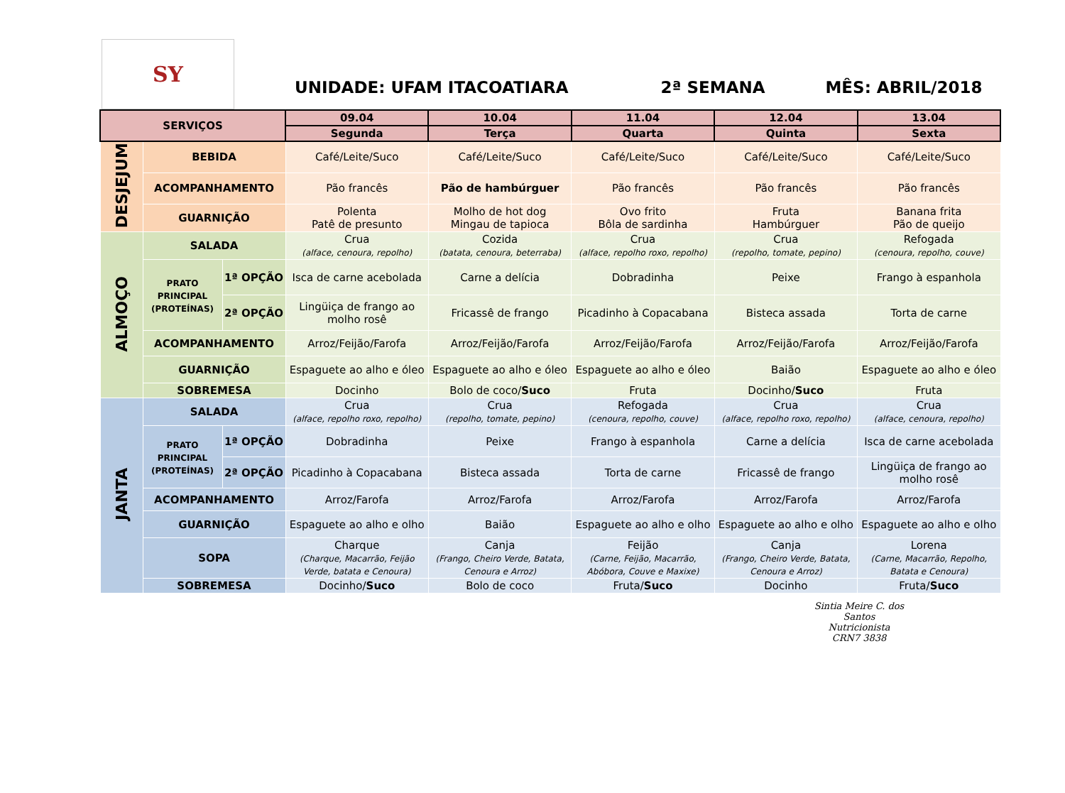SY
UNIDADE: UFAM ITACOATIARA
2ª SEMANA
MÊS: ABRIL/2018
| SERVIÇOS | | | 09.04 | 10.04 | 11.04 | 12.04 | 13.04 |
| --- | --- | --- | --- | --- | --- | --- | --- |
| | | | Segunda | Terça | Quarta | Quinta | Sexta |
| DESJEJUM | BEBIDA | | Café/Leite/Suco | Café/Leite/Suco | Café/Leite/Suco | Café/Leite/Suco | Café/Leite/Suco |
| | ACOMPANHAMENTO | | Pão francês | Pão de hambúrguer | Pão francês | Pão francês | Pão francês |
| | GUARNIÇÃO | | Polenta Patê de presunto | Molho de hot dog Mingau de tapioca | Ovo frito Bôla de sardinha | Fruta Hambúrguer | Banana frita Pão de queijo |
| ALMOÇO | SALADA | | Crua (alface, cenoura, repolho) | Cozida (batata, cenoura, beterraba) | Crua (alface, repolho roxo, repolho) | Crua (repolho, tomate, pepino) | Refogada (cenoura, repolho, couve) |
| | PRATO PRINCIPAL (PROTEÍNAS) | 1ª OPÇÃO | Isca de carne acebolada | Carne a delícia | Dobradinha | Peixe | Frango à espanhola |
| | | 2ª OPÇÃO | Lingüiça de frango ao molho rosê | Fricassê de frango | Picadinho à Copacabana | Bisteca assada | Torta de carne |
| | ACOMPANHAMENTO | | Arroz/Feijão/Farofa | Arroz/Feijão/Farofa | Arroz/Feijão/Farofa | Arroz/Feijão/Farofa | Arroz/Feijão/Farofa |
| | GUARNIÇÃO | | Espaguete ao alho e óleo | Espaguete ao alho e óleo | Espaguete ao alho e óleo | Baião | Espaguete ao alho e óleo |
| | SOBREMESA | | Docinho | Bolo de coco/ Suco | Fruta | Docinho/ Suco | Fruta |
| JANTA | SALADA | | Crua (alface, repolho roxo, repolho) | Crua (repolho, tomate, pepino) | Refogada (cenoura, repolho, couve) | Crua (alface, repolho roxo, repolho) | Crua (alface, cenoura, repolho) |
| | PRATO PRINCIPAL (PROTEÍNAS) | 1ª OPÇÃO | Dobradinha | Peixe | Frango à espanhola | Carne a delícia | Isca de carne acebolada |
| | | 2ª OPÇÃO | Picadinho à Copacabana | Bisteca assada | Torta de carne | Fricassê de frango | Lingüiça de frango ao molho rosê |
| | ACOMPANHAMENTO | | Arroz/Farofa | Arroz/Farofa | Arroz/Farofa | Arroz/Farofa | Arroz/Farofa |
| | GUARNIÇÃO | | Espaguete ao alho e olho | Baião | Espaguete ao alho e olho | Espaguete ao alho e olho | Espaguete ao alho e olho |
| | SOPA | | Charque (Charque, Macarrão, Feijão Verde, batata e Cenoura) | Canja (Frango, Cheiro Verde, Batata, Cenoura e Arroz) | Feijão (Carne, Feijão, Macarrão, Abóbora, Couve e Maxixe) | Canja (Frango, Cheiro Verde, Batata, Cenoura e Arroz) | Lorena (Carne, Macarrão, Repolho, Batata e Cenoura) |
| | SOBREMESA | | Docinho/ Suco | Bolo de coco | Fruta/ Suco | Docinho | Fruta/ Suco |
Sintia Meire C. dos Santos
Nutricionista
CRN7 3838